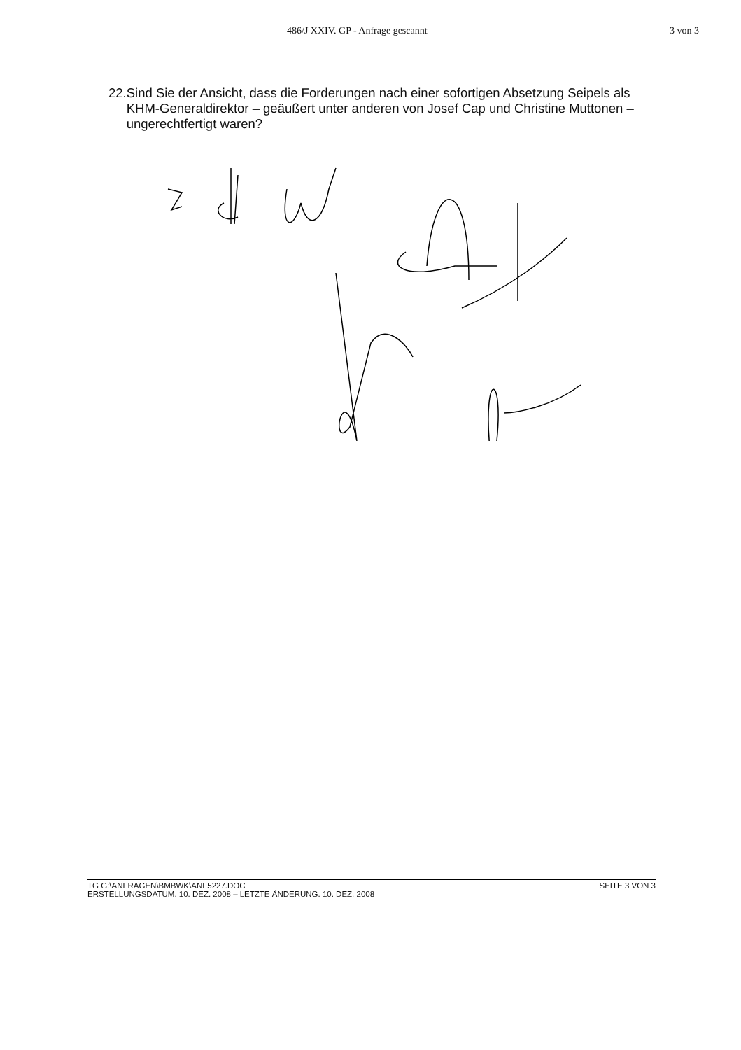486/J XXIV. GP - Anfrage gescannt 3 von 3
22. Sind Sie der Ansicht, dass die Forderungen nach einer sofortigen Absetzung Seipels als KHM-Generaldirektor – geäußert unter anderen von Josef Cap und Christine Muttonen – ungerechtfertigt waren?
TG G:\ANFRAGEN\BMBWK\ANF5227.DOC
ERSTELLUNGSDATUM: 10. DEZ. 2008 – LETZTE ÄNDERUNG: 10. DEZ. 2008
SEITE 3 VON 3